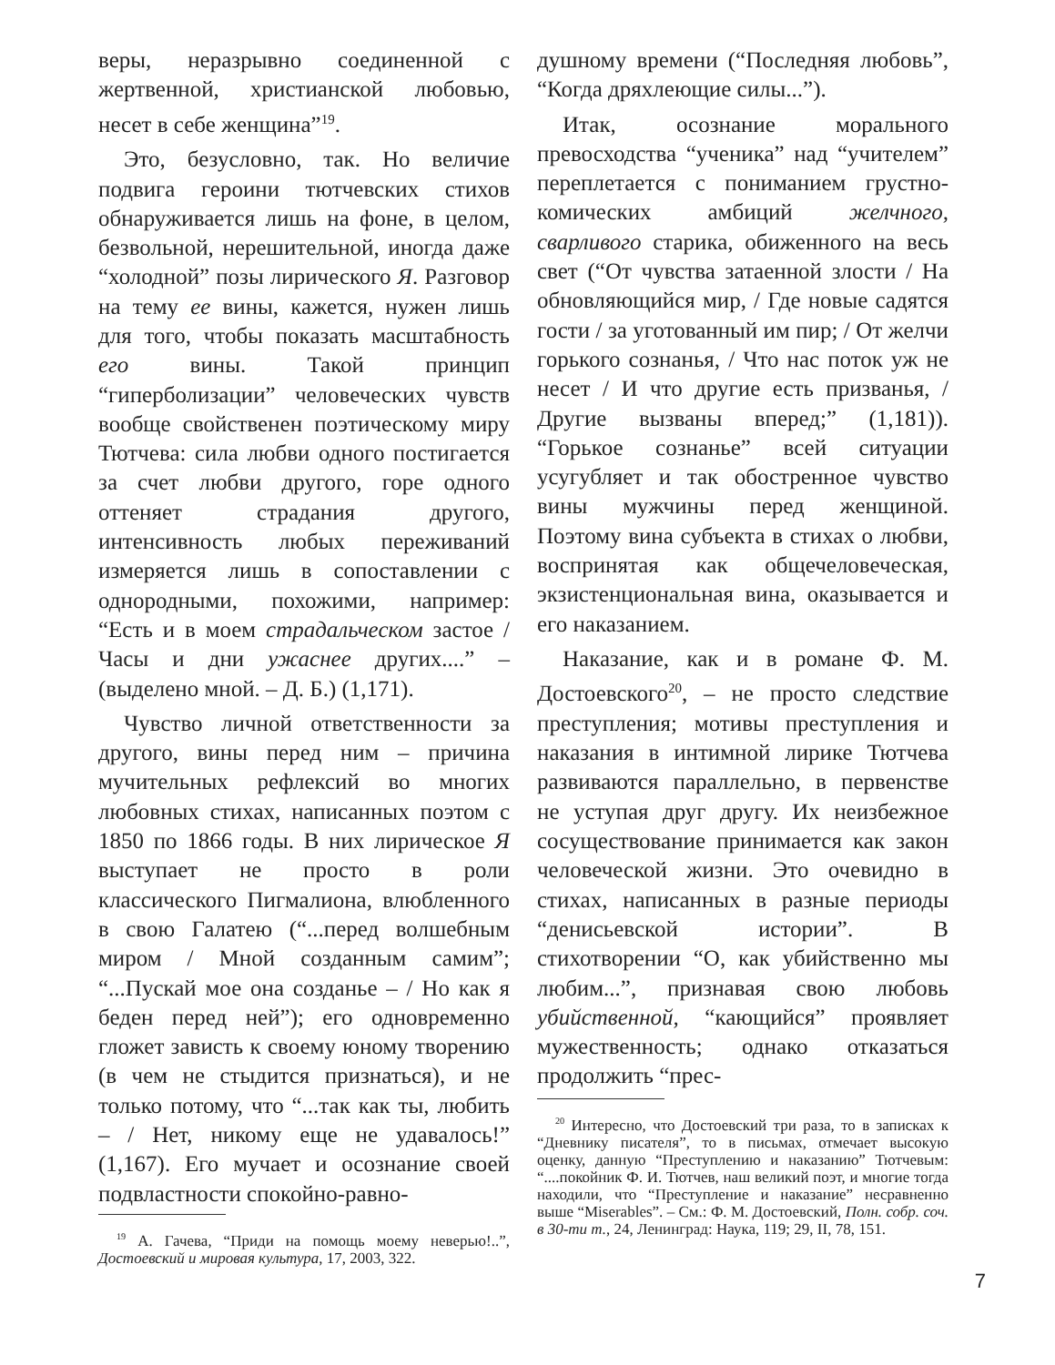веры, неразрывно соединенной с жертвенной, христианской любовью, несет в себе женщина”<sup>19</sup>.
Это, безусловно, так. Но величие подвига героини тютчевских стихов обнаруживается лишь на фоне, в целом, безвольной, нерешительной, иногда даже “холодной” позы лирического Я. Разговор на тему ее вины, кажется, нужен лишь для того, чтобы показать масштабность его вины. Такой принцип “гиперболизации” человеческих чувств вообще свойственен поэтическому миру Тютчева: сила любви одного постигается за счет любви другого, горе одного оттеняет страдания другого, интенсивность любых переживаний измеряется лишь в сопоставлении с однородными, похожими, например: “Есть и в моем страдальческом застое / Часы и дни ужаснее других....” – (выделено мной. – Д. Б.) (1,171).
Чувство личной ответственности за другого, вины перед ним – причина мучительных рефлексий во многих любовных стихах, написанных поэтом с 1850 по 1866 годы. В них лирическое Я выступает не просто в роли классического Пигмалиона, влюбленного в свою Галатею (“...перед волшебным миром / Мной созданным самим”; “...Пускай мое она созданье – / Но как я беден перед ней”); его одновременно гложет зависть к своему юному творению (в чем не стыдится признаться), и не только потому, что “...так как ты, любить – / Нет, никому еще не удавалось!” (1,167). Его мучает и осознание своей подвластности спокойно-равно-
<sup>19</sup> А. Гачева, “Приди на помощь моему неверью!..”, Достоевский и мировая культура, 17, 2003, 322.
душному времени (“Последняя любовь”, “Когда дряхлеющие силы...”).
Итак, осознание морального превосходства “ученика” над “учителем” переплетается с пониманием грустно-комических амбиций желчного, сварливого старика, обиженного на весь свет (“От чувства затаенной злости / На обновляющийся мир, / Где новые садятся гости / за уготованный им пир; / От желчи горького сознанья, / Что нас поток уж не несет / И что другие есть призванья, / Другие вызваны вперед;” (1,181)). “Горькое сознанье” всей ситуации усугубляет и так обостренное чувство вины мужчины перед женщиной. Поэтому вина субъекта в стихах о любви, воспринятая как общечеловеческая, экзистенциональная вина, оказывается и его наказанием.
Наказание, как и в романе Ф. М. Достоевского<sup>20</sup>, – не просто следствие преступления; мотивы преступления и наказания в интимной лирике Тютчева развиваются параллельно, в первенстве не уступая друг другу. Их неизбежное сосуществование принимается как закон человеческой жизни. Это очевидно в стихах, написанных в разные периоды “денисьевской истории”. В стихотворении “О, как убийственно мы любим...”, признавая свою любовь убийственной, “кающийся” проявляет мужественность; однако отказаться продолжить “прес-
<sup>20</sup> Интересно, что Достоевский три раза, то в записках к “Дневнику писателя”, то в письмах, отмечает высокую оценку, данную “Преступлению и наказанию” Тютчевым: “....покойник Ф. И. Тютчев, наш великий поэт, и многие тогда находили, что “Преступление и наказание” несравненно выше “Miserables”. – См.: Ф. М. Достоевский, Полн. собр. соч. в 30-ти т., 24, Ленинград: Наука, 119; 29, II, 78, 151.
7